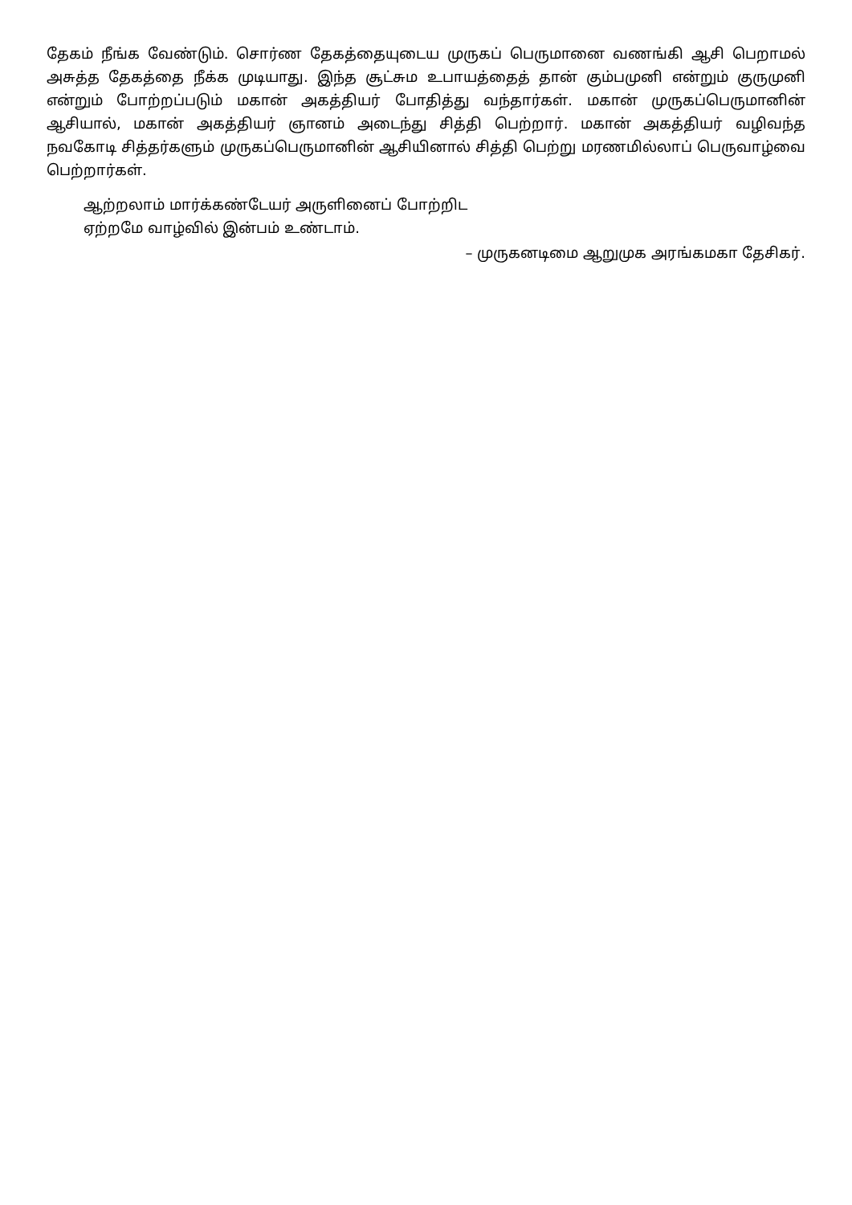தேகம் நீங்க வேண்டும். சொர்ண தேகத்தையுடைய முருகப் பெருமானை வணங்கி ஆசி பெறாமல் அசுத்த தேகத்தை நீக்க முடியாது. இந்த சூட்சும உபாயத்தைத் தான் கும்பமுனி என்றும் குருமுனி என்றும் போற்றப்படும் மகான் அகத்தியர் போதித்து வந்தார்கள். மகான் முருகப்பெருமானின் ஆசியால், மகான் அகத்தியர் ஞானம் அடைந்து சித்தி பெற்றார். மகான் அகத்தியர் வழிவந்த நவகோடி சித்தர்களும் முருகப்பெருமானின் ஆசியினால் சித்தி பெற்று மரணமில்லாப் பெருவாழ்வை பெற்றார்கள்.
ஆற்றலாம் மார்க்கண்டேயர் அருளினைப் போற்றிட
ஏற்றமே வாழ்வில் இன்பம் உண்டாம்.
– முருகனடிமை ஆறுமுக அரங்கமகா தேசிகர்.